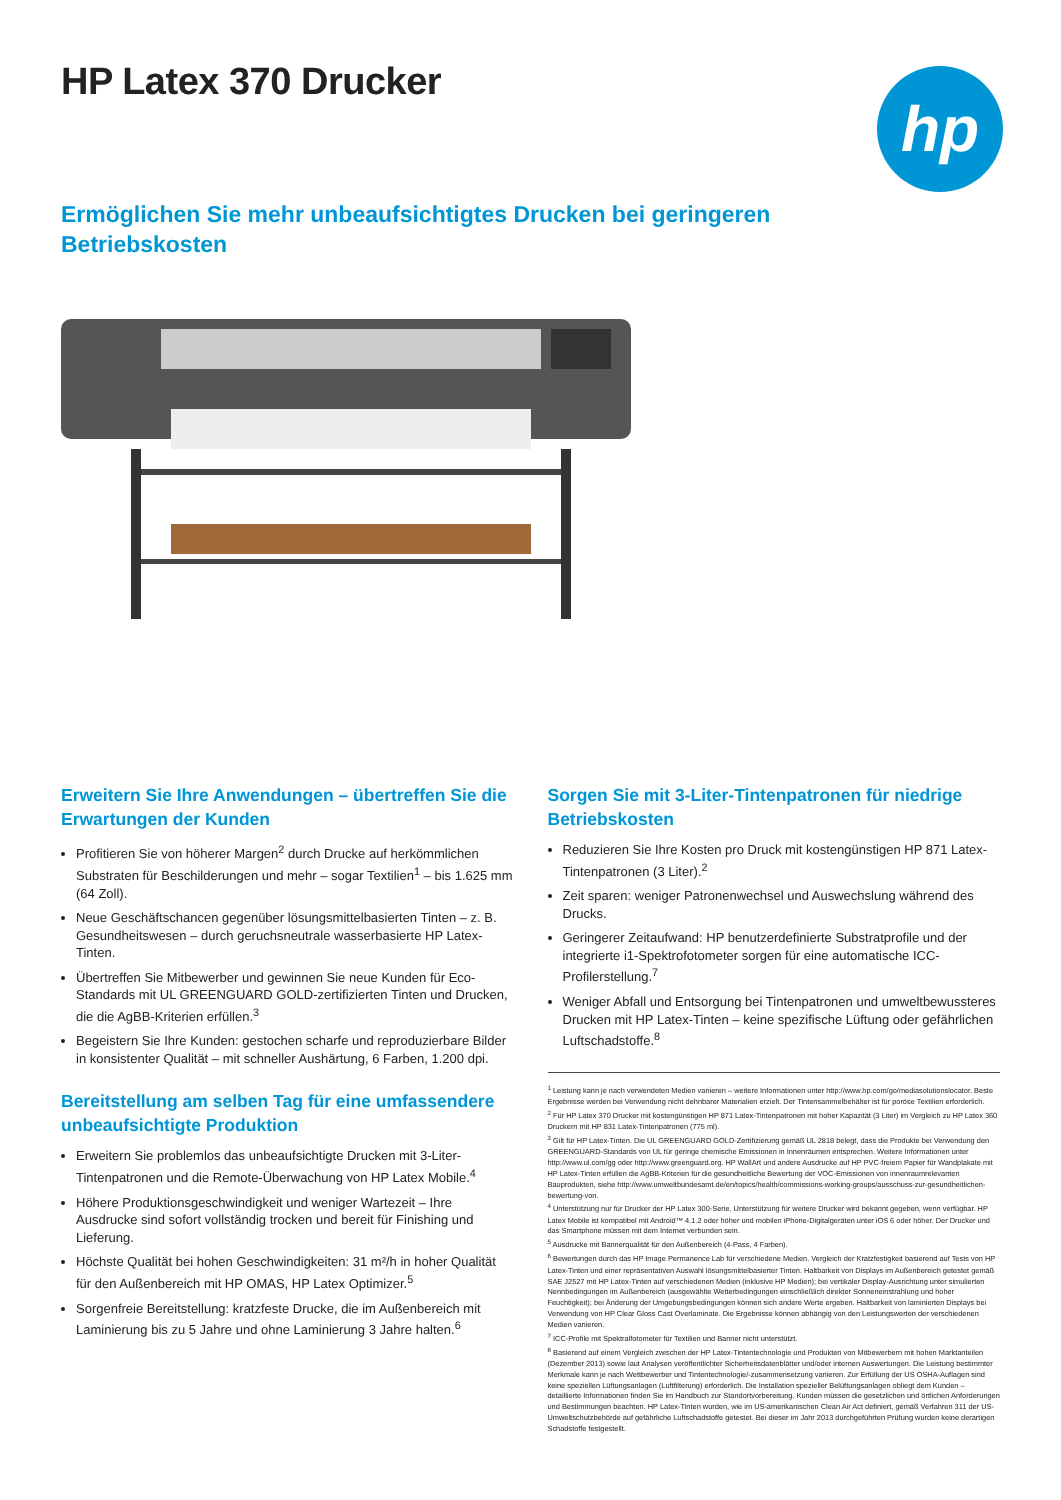HP Latex 370 Drucker
hp
Ermöglichen Sie mehr unbeaufsichtigtes Drucken bei geringeren Betriebskosten
Erweitern Sie Ihre Anwendungen – übertreffen Sie die Erwartungen der Kunden
Profitieren Sie von höherer Margen<sup>2</sup> durch Drucke auf herkömmlichen Substraten für Beschilderungen und mehr – sogar Textilien<sup>1</sup> – bis 1.625 mm (64 Zoll).
Neue Geschäftschancen gegenüber lösungsmittelbasierten Tinten – z. B. Gesundheitswesen – durch geruchsneutrale wasserbasierte HP Latex-Tinten.
Übertreffen Sie Mitbewerber und gewinnen Sie neue Kunden für Eco-Standards mit UL GREENGUARD GOLD-zertifizierten Tinten und Drucken, die die AgBB-Kriterien erfüllen.<sup>3</sup>
Begeistern Sie Ihre Kunden: gestochen scharfe und reproduzierbare Bilder in konsistenter Qualität – mit schneller Aushärtung, 6 Farben, 1.200 dpi.
Bereitstellung am selben Tag für eine umfassendere unbeaufsichtigte Produktion
Erweitern Sie problemlos das unbeaufsichtigte Drucken mit 3-Liter-Tintenpatronen und die Remote-Überwachung von HP Latex Mobile.<sup>4</sup>
Höhere Produktionsgeschwindigkeit und weniger Wartezeit – Ihre Ausdrucke sind sofort vollständig trocken und bereit für Finishing und Lieferung.
Höchste Qualität bei hohen Geschwindigkeiten: 31 m²/h in hoher Qualität für den Außenbereich mit HP OMAS, HP Latex Optimizer.<sup>5</sup>
Sorgenfreie Bereitstellung: kratzfeste Drucke, die im Außenbereich mit Laminierung bis zu 5 Jahre und ohne Laminierung 3 Jahre halten.<sup>6</sup>
Sorgen Sie mit 3-Liter-Tintenpatronen für niedrige Betriebskosten
Reduzieren Sie Ihre Kosten pro Druck mit kostengünstigen HP 871 Latex-Tintenpatronen (3 Liter).<sup>2</sup>
Zeit sparen: weniger Patronenwechsel und Auswechslung während des Drucks.
Geringerer Zeitaufwand: HP benutzerdefinierte Substratprofile und der integrierte i1-Spektrofotometer sorgen für eine automatische ICC-Profilerstellung.<sup>7</sup>
Weniger Abfall und Entsorgung bei Tintenpatronen und umweltbewussteres Drucken mit HP Latex-Tinten – keine spezifische Lüftung oder gefährlichen Luftschadstoffe.<sup>8</sup>
<sup>1</sup> Leistung kann je nach verwendeten Medien variieren – weitere Informationen unter http://www.hp.com/go/mediasolutionslocator. Beste Ergebnisse werden bei Verwendung nicht dehnbarer Materialien erzielt. Der Tintensammelbehälter ist für poröse Textilien erforderlich.
<sup>2</sup> Für HP Latex 370 Drucker mit kostengünstigen HP 871 Latex-Tintenpatronen mit hoher Kapazität (3 Liter) im Vergleich zu HP Latex 360 Druckern mit HP 831 Latex-Tintenpatronen (775 ml).
<sup>3</sup> Gilt für HP Latex-Tinten. Die UL GREENGUARD GOLD-Zertifizierung gemäß UL 2818 belegt, dass die Produkte bei Verwendung den GREENGUARD-Standards von UL für geringe chemische Emissionen in Innenräumen entsprechen. Weitere Informationen unter http://www.ul.com/gg oder http://www.greenguard.org. HP WallArt und andere Ausdrucke auf HP PVC-freiem Papier für Wandplakate mit HP Latex-Tinten erfüllen die AgBB-Kriterien für die gesundheitliche Bewertung der VOC-Emissionen von innenraumrelevanten Bauprodukten, siehe http://www.umweltbundesamt.de/en/topics/health/commissions-working-groups/ausschuss-zur-gesundheitlichen-bewertung-von.
<sup>4</sup> Unterstützung nur für Drucker der HP Latex 300-Serie. Unterstützung für weitere Drucker wird bekannt gegeben, wenn verfügbar. HP Latex Mobile ist kompatibel mit Android™ 4.1.2 oder höher und mobilen iPhone-Digitalgeräten unter iOS 6 oder höher. Der Drucker und das Smartphone müssen mit dem Internet verbunden sein.
<sup>5</sup> Ausdrucke mit Bannerqualität für den Außenbereich (4-Pass, 4 Farben).
<sup>6</sup> Bewertungen durch das HP Image Permanence Lab für verschiedene Medien. Vergleich der Kratzfestigkeit basierend auf Tests von HP Latex-Tinten und einer repräsentativen Auswahl lösungsmittelbasierter Tinten. Haltbarkeit von Displays im Außenbereich getestet gemäß SAE J2527 mit HP Latex-Tinten auf verschiedenen Medien (inklusive HP Medien); bei vertikaler Display-Ausrichtung unter simulierten Nennbedingungen im Außenbereich (ausgewählte Wetterbedingungen einschließlich direkter Sonneneinstrahlung und hoher Feuchtigkeit); bei Änderung der Umgebungsbedingungen können sich andere Werte ergeben. Haltbarkeit von laminierten Displays bei Verwendung von HP Clear Gloss Cast Overlaminate. Die Ergebnisse können abhängig von den Leistungswerten der verschiedenen Medien variieren.
<sup>7</sup> ICC-Profile mit Spektralfotometer für Textilien und Banner nicht unterstützt.
<sup>8</sup> Basierend auf einem Vergleich zwischen der HP Latex-Tintentechnologie und Produkten von Mitbewerbern mit hohen Marktanteilen (Dezember 2013) sowie laut Analysen veröffentlichter Sicherheitsdatenblätter und/oder internen Auswertungen. Die Leistung bestimmter Merkmale kann je nach Wettbewerber und Tintentechnologie/-zusammensetzung variieren. Zur Erfüllung der US OSHA-Auflagen sind keine speziellen Lüftungsanlagen (Luftfilterung) erforderlich. Die Installation spezieller Belüftungsanlagen obliegt dem Kunden – detaillierte Informationen finden Sie im Handbuch zur Standortvorbereitung. Kunden müssen die gesetzlichen und örtlichen Anforderungen und Bestimmungen beachten. HP Latex-Tinten wurden, wie im US-amerikanischen Clean Air Act definiert, gemäß Verfahren 311 der US-Umweltschutzbehörde auf gefährliche Luftschadstoffe getestet. Bei dieser im Jahr 2013 durchgeführten Prüfung wurden keine derartigen Schadstoffe festgestellt.